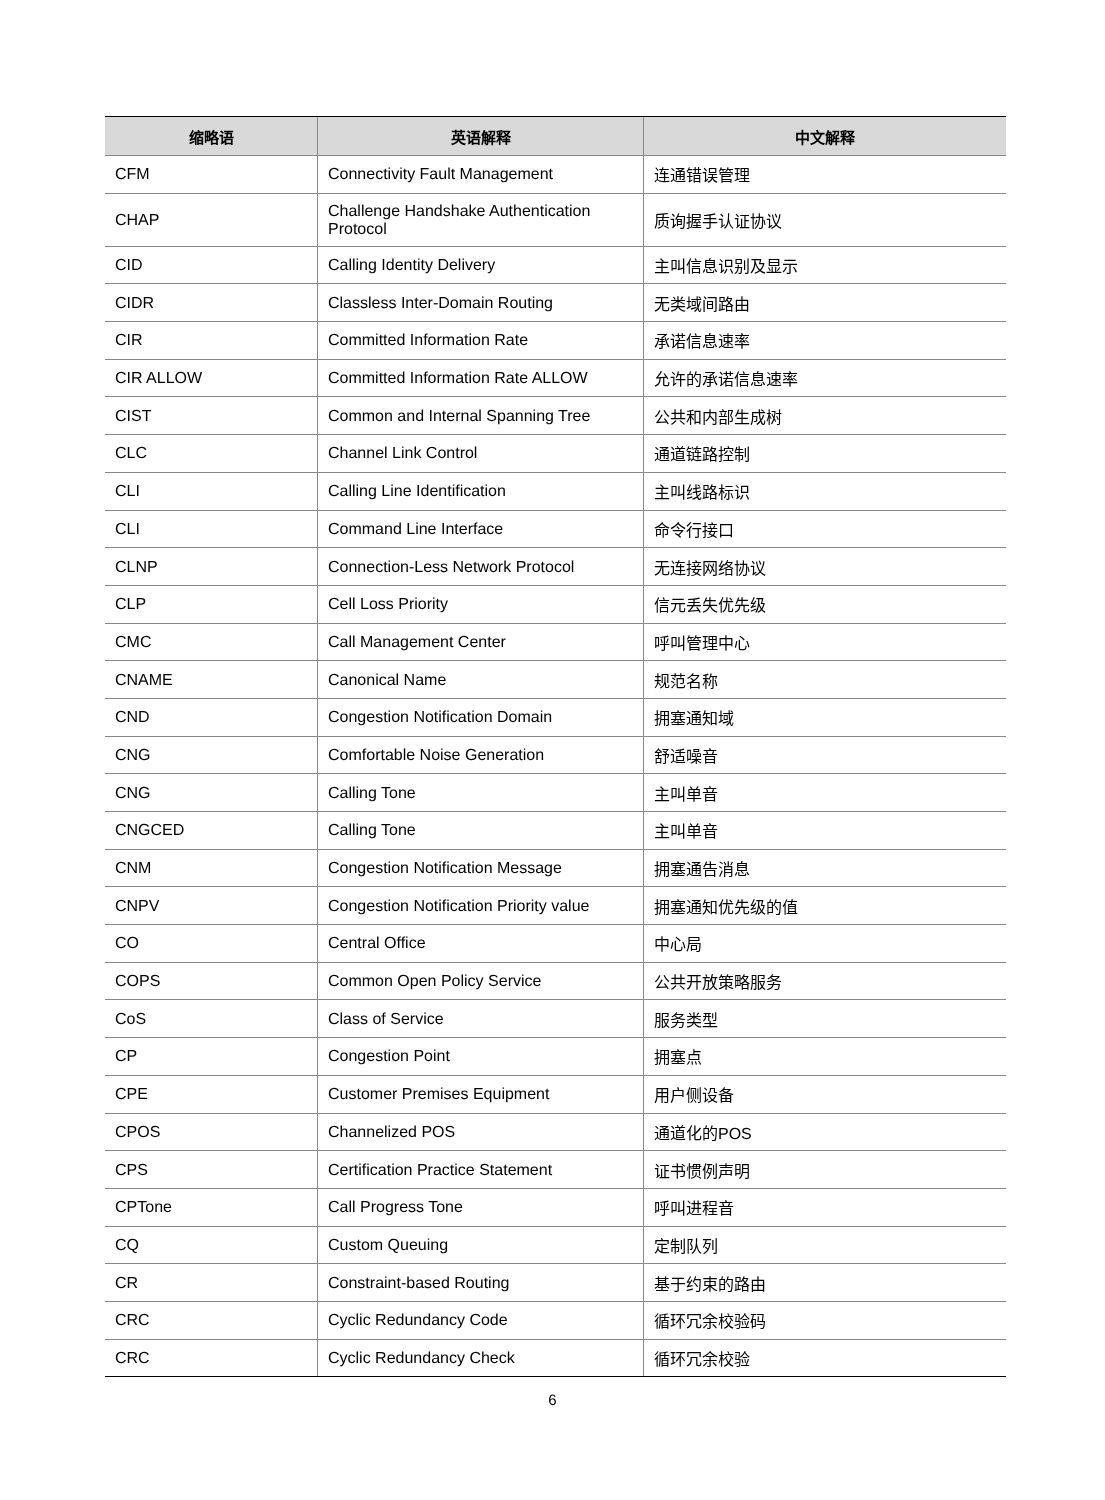| 缩略语 | 英语解释 | 中文解释 |
| --- | --- | --- |
| CFM | Connectivity Fault Management | 连通错误管理 |
| CHAP | Challenge Handshake Authentication Protocol | 质询握手认证协议 |
| CID | Calling Identity Delivery | 主叫信息识别及显示 |
| CIDR | Classless Inter-Domain Routing | 无类域间路由 |
| CIR | Committed Information Rate | 承诺信息速率 |
| CIR ALLOW | Committed Information Rate ALLOW | 允许的承诺信息速率 |
| CIST | Common and Internal Spanning Tree | 公共和内部生成树 |
| CLC | Channel Link Control | 通道链路控制 |
| CLI | Calling Line Identification | 主叫线路标识 |
| CLI | Command Line Interface | 命令行接口 |
| CLNP | Connection-Less Network Protocol | 无连接网络协议 |
| CLP | Cell Loss Priority | 信元丢失优先级 |
| CMC | Call Management Center | 呼叫管理中心 |
| CNAME | Canonical Name | 规范名称 |
| CND | Congestion Notification Domain | 拥塞通知域 |
| CNG | Comfortable Noise Generation | 舒适噪音 |
| CNG | Calling Tone | 主叫单音 |
| CNGCED | Calling Tone | 主叫单音 |
| CNM | Congestion Notification Message | 拥塞通告消息 |
| CNPV | Congestion Notification Priority value | 拥塞通知优先级的值 |
| CO | Central Office | 中心局 |
| COPS | Common Open Policy Service | 公共开放策略服务 |
| CoS | Class of Service | 服务类型 |
| CP | Congestion Point | 拥塞点 |
| CPE | Customer Premises Equipment | 用户侧设备 |
| CPOS | Channelized POS | 通道化的POS |
| CPS | Certification Practice Statement | 证书惯例声明 |
| CPTone | Call Progress Tone | 呼叫进程音 |
| CQ | Custom Queuing | 定制队列 |
| CR | Constraint-based Routing | 基于约束的路由 |
| CRC | Cyclic Redundancy Code | 循环冗余校验码 |
| CRC | Cyclic Redundancy Check | 循环冗余校验 |
6